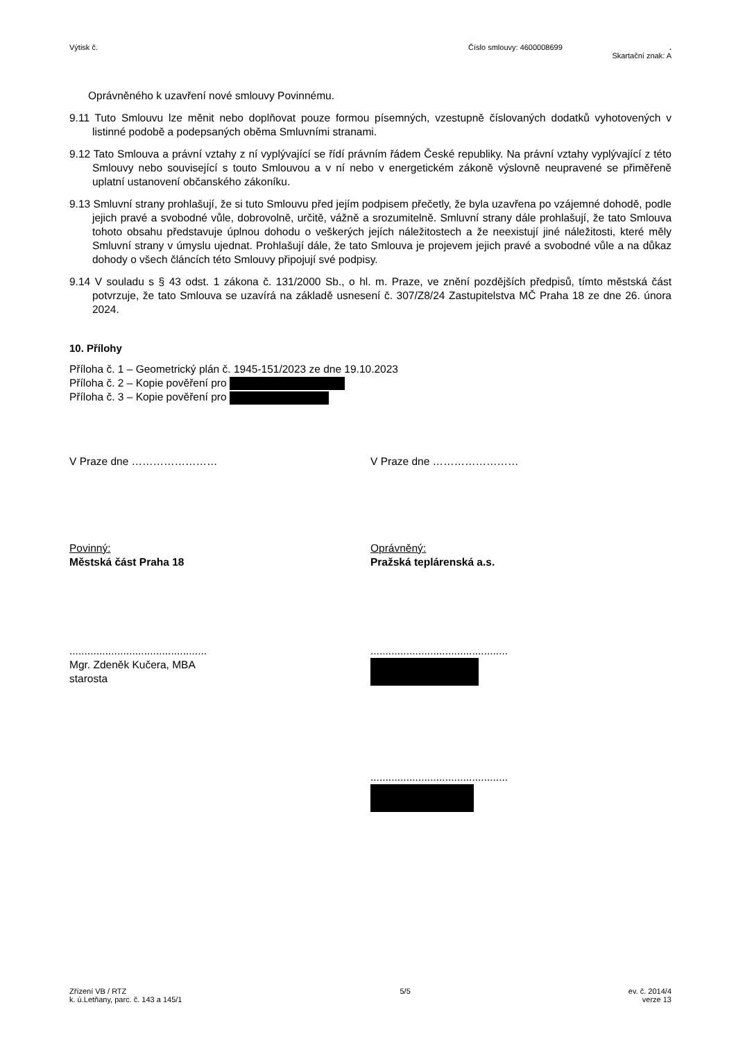Výtisk č. Číslo smlouvy: 4600008699.
Skartační znak: A
Oprávněného k uzavření nové smlouvy Povinnému.
9.11 Tuto Smlouvu lze měnit nebo doplňovat pouze formou písemných, vzestupně číslovaných dodatků vyhotovených v listinné podobě a podepsaných oběma Smluvními stranami.
9.12 Tato Smlouva a právní vztahy z ní vyplývající se řídí právním řádem České republiky. Na právní vztahy vyplývající z této Smlouvy nebo související s touto Smlouvou a v ní nebo v energetickém zákoně výslovně neupravené se přiměřeně uplatní ustanovení občanského zákoníku.
9.13 Smluvní strany prohlašují, že si tuto Smlouvu před jejím podpisem přečetly, že byla uzavřena po vzájemné dohodě, podle jejich pravé a svobodné vůle, dobrovolně, určitě, vážně a srozumitelně. Smluvní strany dále prohlašují, že tato Smlouva tohoto obsahu představuje úplnou dohodu o veškerých jejích náležitostech a že neexistují jiné náležitosti, které měly Smluvní strany v úmyslu ujednat. Prohlašují dále, že tato Smlouva je projevem jejich pravé a svobodné vůle a na důkaz dohody o všech článcích této Smlouvy připojují své podpisy.
9.14 V souladu s § 43 odst. 1 zákona č. 131/2000 Sb., o hl. m. Praze, ve znění pozdějších předpisů, tímto městská část potvrzuje, že tato Smlouva se uzavírá na základě usnesení č. 307/Z8/24 Zastupitelstva MČ Praha 18 ze dne 26. února 2024.
10. Přílohy
Příloha č. 1 – Geometrický plán č. 1945-151/2023 ze dne 19.10.2023
Příloha č. 2 – Kopie pověření pro
Příloha č. 3 – Kopie pověření pro
V Praze dne …………………… V Praze dne ……………………
Povinný:
Městská část Praha 18
Oprávněný:
Pražská teplárenská a.s.
..............................................
Mgr. Zdeněk Kučera, MBA
starosta
..............................................
..............................................
Zřízení VB / RTZ
k. ú.Letňany, parc. č. 143 a 145/1
5/5 ev. č. 2014/4
verze 13